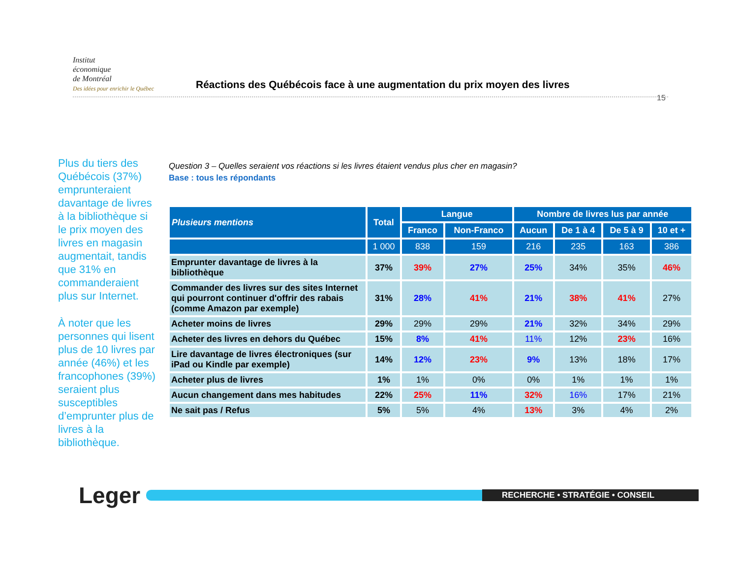Institut
économique
de Montréal
Des idées pour enrichir le Québec
Réactions des Québécois face à une augmentation du prix moyen des livres
15
Plus du tiers des Québécois (37%) emprunteraient davantage de livres à la bibliothèque si le prix moyen des livres en magasin augmentait, tandis que 31% en commanderaient plus sur Internet.
À noter que les personnes qui lisent plus de 10 livres par année (46%) et les francophones (39%) seraient plus susceptibles d’emprunter plus de livres à la bibliothèque.
Question 3 – Quelles seraient vos réactions si les livres étaient vendus plus cher en magasin?
Base : tous les répondants
| Plusieurs mentions | Total | Langue | | Nombre de livres lus par année | | | |
| --- | --- | --- | --- | --- | --- | --- | --- |
| | | Franco | Non-Franco | Aucun | De 1 à 4 | De 5 à 9 | 10 et + |
| | 1 000 | 838 | 159 | 216 | 235 | 163 | 386 |
| Emprunter davantage de livres à la bibliothèque | 37% | 39% | 27% | 25% | 34% | 35% | 46% |
| Commander des livres sur des sites Internet qui pourront continuer d'offrir des rabais (comme Amazon par exemple) | 31% | 28% | 41% | 21% | 38% | 41% | 27% |
| Acheter moins de livres | 29% | 29% | 29% | 21% | 32% | 34% | 29% |
| Acheter des livres en dehors du Québec | 15% | 8% | 41% | 11% | 12% | 23% | 16% |
| Lire davantage de livres électroniques (sur iPad ou Kindle par exemple) | 14% | 12% | 23% | 9% | 13% | 18% | 17% |
| Acheter plus de livres | 1% | 1% | 0% | 0% | 1% | 1% | 1% |
| Aucun changement dans mes habitudes | 22% | 25% | 11% | 32% | 16% | 17% | 21% |
| Ne sait pas / Refus | 5% | 5% | 4% | 13% | 3% | 4% | 2% |
Leger
RECHERCHE • STRATÉGIE • CONSEIL